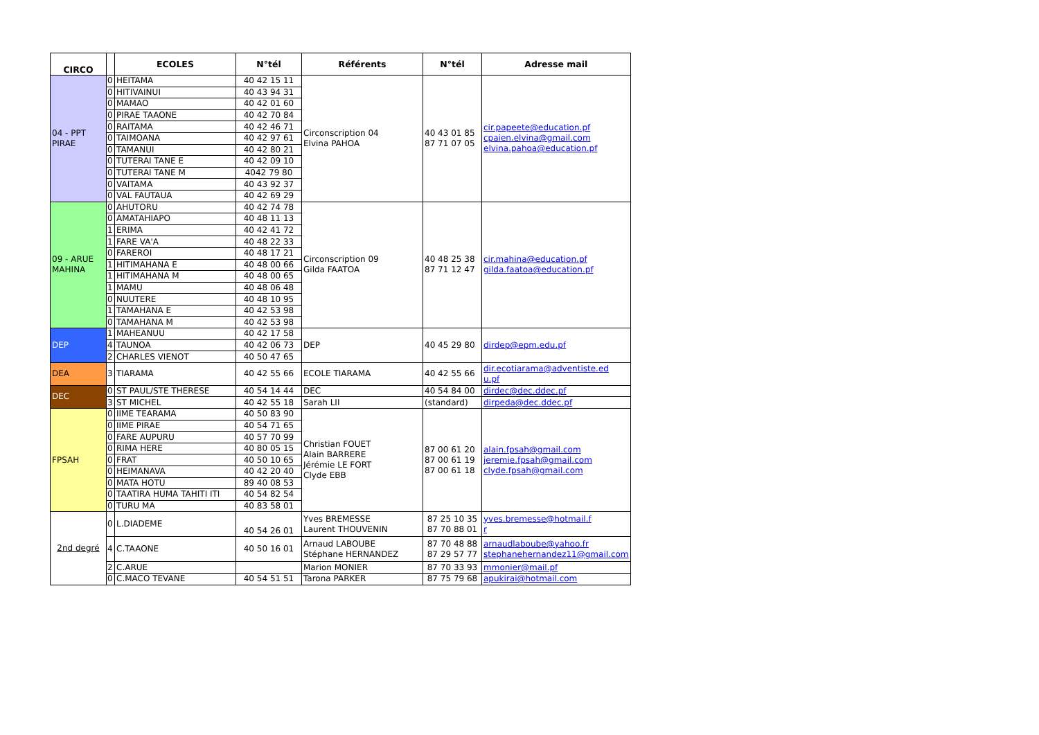| CIRCO | | ECOLES | N°tél | Référents | N°tél | Adresse mail |
| --- | --- | --- | --- | --- | --- | --- |
| 04 - PPT PIRAE | 0 | HEITAMA | 40 42 15 11 | Circonscription 04 Elvina PAHOA | 40 43 01 85 87 71 07 05 | cir.papeete@education.pf cpaien.elvina@gmail.com elvina.pahoa@education.pf |
| | 0 | HITIVAINUI | 40 43 94 31 | | | |
| | 0 | MAMAO | 40 42 01 60 | | | |
| | 0 | PIRAE TAAONE | 40 42 70 84 | | | |
| | 0 | RAITAMA | 40 42 46 71 | | | |
| | 0 | TAIMOANA | 40 42 97 61 | | | |
| | 0 | TAMANUI | 40 42 80 21 | | | |
| | 0 | TUTERAI TANE E | 40 42 09 10 | | | |
| | 0 | TUTERAI TANE M | 4042 79 80 | | | |
| | 0 | VAITAMA | 40 43 92 37 | | | |
| | 0 | VAL FAUTAUA | 40 42 69 29 | | | |
| 09 - ARUE MAHINA | 0 | AHUTORU | 40 42 74 78 | Circonscription 09 Gilda FAATOA | 40 48 25 38 87 71 12 47 | cir.mahina@education.pf gilda.faatoa@education.pf |
| | 0 | AMATAHIAPO | 40 48 11 13 | | | |
| | 1 | ERIMA | 40 42 41 72 | | | |
| | 1 | FARE VA'A | 40 48 22 33 | | | |
| | 0 | FAREROI | 40 48 17 21 | | | |
| | 1 | HITIMAHANA E | 40 48 00 66 | | | |
| | 1 | HITIMAHANA M | 40 48 00 65 | | | |
| | 1 | MAMU | 40 48 06 48 | | | |
| | 0 | NUUTERE | 40 48 10 95 | | | |
| | 1 | TAMAHANA E | 40 42 53 98 | | | |
| | 0 | TAMAHANA M | 40 42 53 98 | | | |
| DEP | 1 | MAHEANUU | 40 42 17 58 | DEP | 40 45 29 80 | dirdep@epm.edu.pf |
| | 4 | TAUNOA | 40 42 06 73 | | | |
| | 2 | CHARLES VIENOT | 40 50 47 65 | | | |
| DEA | 3 | TIARAMA | 40 42 55 66 | ECOLE TIARAMA | 40 42 55 66 | dir.ecotiarama@adventiste.ed u.pf |
| DEC | 0 | ST PAUL/STE THERESE | 40 54 14 44 | DEC | 40 54 84 00 | dirdec@dec.ddec.pf |
| | 3 | ST MICHEL | 40 42 55 18 | Sarah LII | (standard) | dirpeda@dec.ddec.pf |
| FPSAH | 0 | IIME TEARAMA | 40 50 83 90 | Christian FOUET Alain BARRERE Jérémie LE FORT Clyde EBB | 87 00 61 20 87 00 61 19 87 00 61 18 | alain.fpsah@gmail.com jeremie.fpsah@gmail.com clyde.fpsah@gmail.com |
| | 0 | IIME PIRAE | 40 54 71 65 | | | |
| | 0 | FARE AUPURU | 40 57 70 99 | | | |
| | 0 | RIMA HERE | 40 80 05 15 | | | |
| | 0 | FRAT | 40 50 10 65 | | | |
| | 0 | HEIMANAVA | 40 42 20 40 | | | |
| | 0 | MATA HOTU | 89 40 08 53 | | | |
| | 0 | TAATIRA HUMA TAHITI ITI | 40 54 82 54 | | | |
| | 0 | TURU MA | 40 83 58 01 | | | |
| 2nd degré | 0 | L.DIADEME | 40 54 26 01 | Yves BREMESSE Laurent THOUVENIN | 87 25 10 35 87 70 88 01 | yves.bremesse@hotmail.f r |
| | 4 | C.TAAONE | 40 50 16 01 | Arnaud LABOUBE Stéphane HERNANDEZ | 87 70 48 88 87 29 57 77 | arnaudlaboube@yahoo.fr stephanehernandez11@gmail.com |
| | 2 | C.ARUE | | Marion MONIER | 87 70 33 93 | mmonier@mail.pf |
| | 0 | C.MACO TEVANE | 40 54 51 51 | Tarona PARKER | 87 75 79 68 | apukirai@hotmail.com |